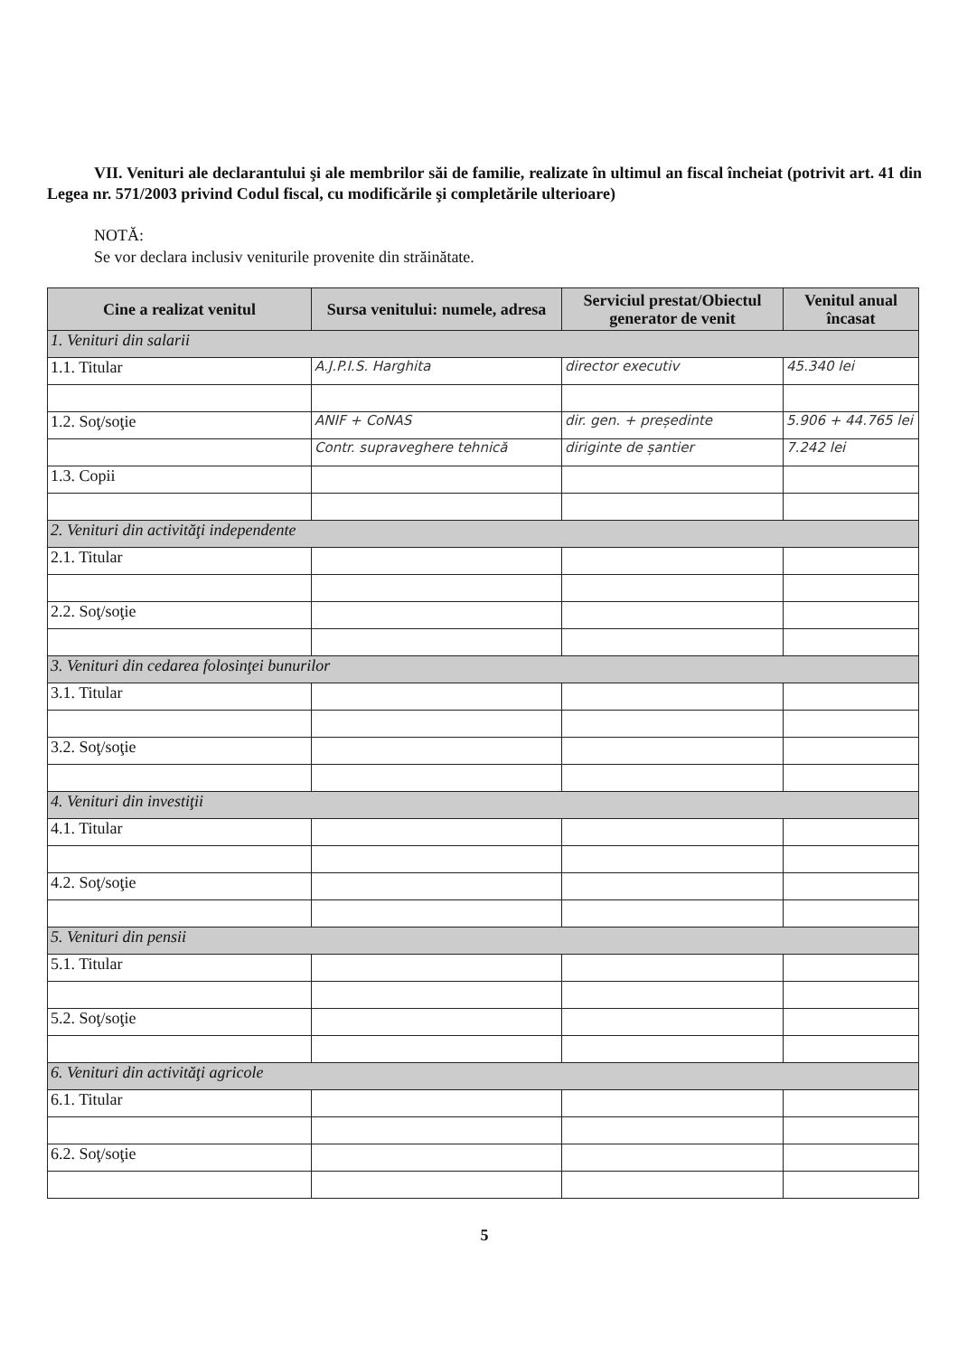VII. Venituri ale declarantului şi ale membrilor săi de familie, realizate în ultimul an fiscal încheiat (potrivit art. 41 din Legea nr. 571/2003 privind Codul fiscal, cu modificările şi completările ulterioare)
NOTĂ:
Se vor declara inclusiv veniturile provenite din străinătate.
| Cine a realizat venitul | Sursa venitului: numele, adresa | Serviciul prestat/Obiectul generator de venit | Venitul anual încasat |
| --- | --- | --- | --- |
| 1. Venituri din salarii | | | |
| 1.1. Titular | A.J.P.I.S. Harghita | director executiv | 45.340 lei |
| 1.2. Soţ/soţie | ANIF + CoNAS | dir. gen. + președinte | 5.906 + 44.765 lei |
| | Contr. supraveghere tehnică | diriginte de șantier | 7.242 lei |
| 1.3. Copii | | | |
| 2. Venituri din activităţi independente | | | |
| 2.1. Titular | | | |
| 2.2. Soţ/soţie | | | |
| 3. Venituri din cedarea folosinţei bunurilor | | | |
| 3.1. Titular | | | |
| 3.2. Soţ/soţie | | | |
| 4. Venituri din investiţii | | | |
| 4.1. Titular | | | |
| 4.2. Soţ/soţie | | | |
| 5. Venituri din pensii | | | |
| 5.1. Titular | | | |
| 5.2. Soţ/soţie | | | |
| 6. Venituri din activităţi agricole | | | |
| 6.1. Titular | | | |
| 6.2. Soţ/soţie | | | |
5